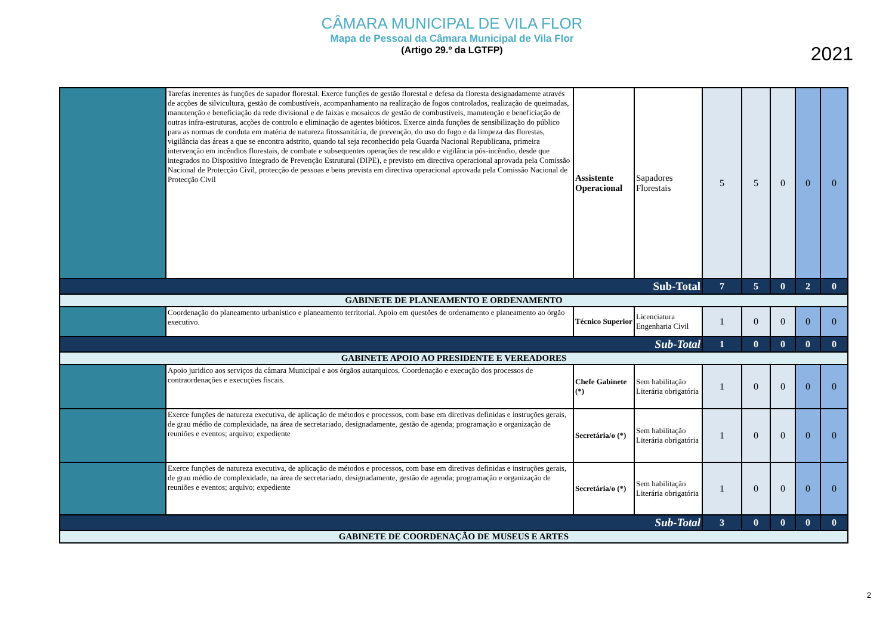CÂMARA MUNICIPAL DE VILA FLOR
Mapa de Pessoal da Câmara Municipal de Vila Flor
(Artigo 29.º da LGTFP)
2021
| | Tarefas inerentes às funções de sapador florestal. Exerce funções de gestão florestal e defesa da floresta designadamente através de acções de silvicultura, gestão de combustíveis, acompanhamento na realização de fogos controlados, realização de queimadas, manutenção e beneficiação da rede divisional e de faixas e mosaicos de gestão de combustíveis, manutenção e beneficiação de outras infra-estruturas, acções de controlo e eliminação de agentes bióticos. Exerce ainda funções de sensibilização do público para as normas de conduta em matéria de natureza fitossanitária, de prevenção, do uso do fogo e da limpeza das florestas, vigilância das áreas a que se encontra adstrito, quando tal seja reconhecido pela Guarda Nacional Republicana, primeira intervenção em incêndios florestais, de combate e subsequentes operações de rescaldo e vigilância pós-incêndio, desde que integrados no Dispositivo Integrado de Prevenção Estrutural (DIPE), e previsto em directiva operacional aprovada pela Comissão Nacional de Protecção Civil, protecção de pessoas e bens prevista em directiva operacional aprovada pela Comissão Nacional de Protecção Civil | Assistente Operacional | Sapadores Florestais | 5 | 5 | 0 | 0 | 0 |
| Sub-Total | | | | 7 | 5 | 0 | 2 | 0 |
| GABINETE DE PLANEAMENTO E ORDENAMENTO | | | | | | | | |
| | Coordenação do planeamento urbanistico e planeamento territorial. Apoio em questões de ordenamento e planeamento ao órgão executivo. | Técnico Superior | Licenciatura Engenharia Civil | 1 | 0 | 0 | 0 | 0 |
| Sub-Total | | | | 1 | 0 | 0 | 0 | 0 |
| GABINETE APOIO AO PRESIDENTE E VEREADORES | | | | | | | | |
| | Apoio juridico aos serviços da câmara Municipal e aos órgãos autarquicos. Coordenação e execução dos processos de contraordenações e execuções fiscais. | Chefe Gabinete (*) | Sem habilitação Literária obrigatória | 1 | 0 | 0 | 0 | 0 |
| | Exerce funções de natureza executiva, de aplicação de métodos e processos, com base em diretivas definidas e instruções gerais, de grau médio de complexidade, na área de secretariado, designadamente, gestão de agenda; programação e organização de reuniões e eventos; arquivo; expediente | Secretária/o (*) | Sem habilitação Literária obrigatória | 1 | 0 | 0 | 0 | 0 |
| | Exerce funções de natureza executiva, de aplicação de métodos e processos, com base em diretivas definidas e instruções gerais, de grau médio de complexidade, na área de secretariado, designadamente, gestão de agenda; programação e organização de reuniões e eventos; arquivo; expediente | Secretária/o (*) | Sem habilitação Literária obrigatória | 1 | 0 | 0 | 0 | 0 |
| Sub-Total | | | | 3 | 0 | 0 | 0 | 0 |
| GABINETE DE COORDENAÇÃO DE MUSEUS E ARTES | | | | | | | | |
2